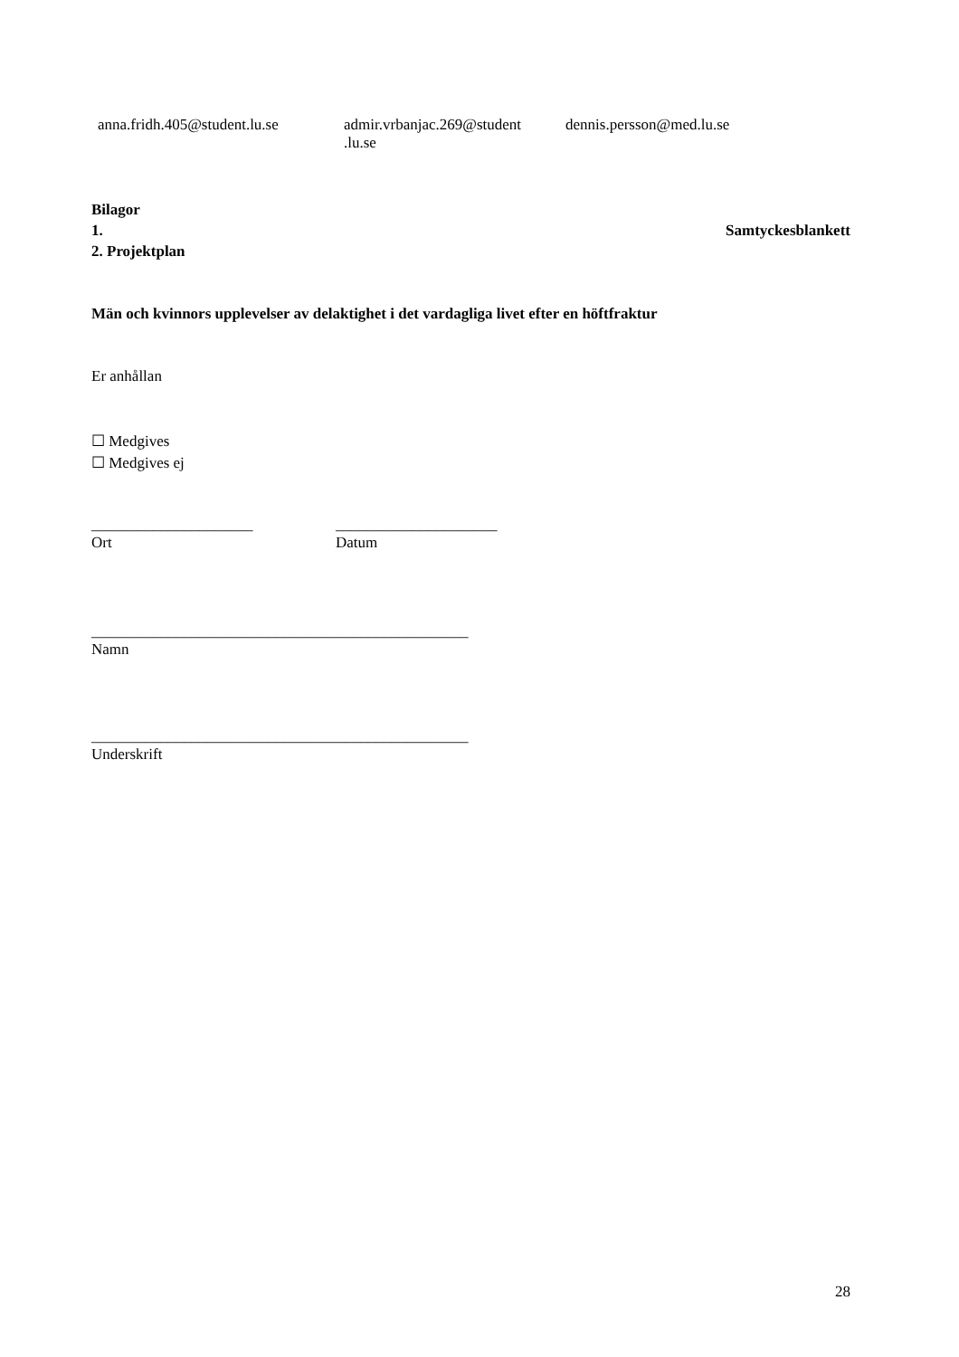anna.fridh.405@student.lu.se
admir.vrbanjac.269@student
.lu.se
dennis.persson@med.lu.se
Bilagor
1. Samtyckesblankett
2. Projektplan
Män och kvinnors upplevelser av delaktighet i det vardagliga livet efter en höftfraktur
Er anhållan
☐ Medgives
☐ Medgives ej
_____________________
Ort
_____________________
Datum
_________________________________________________
Namn
_________________________________________________
Underskrift
28